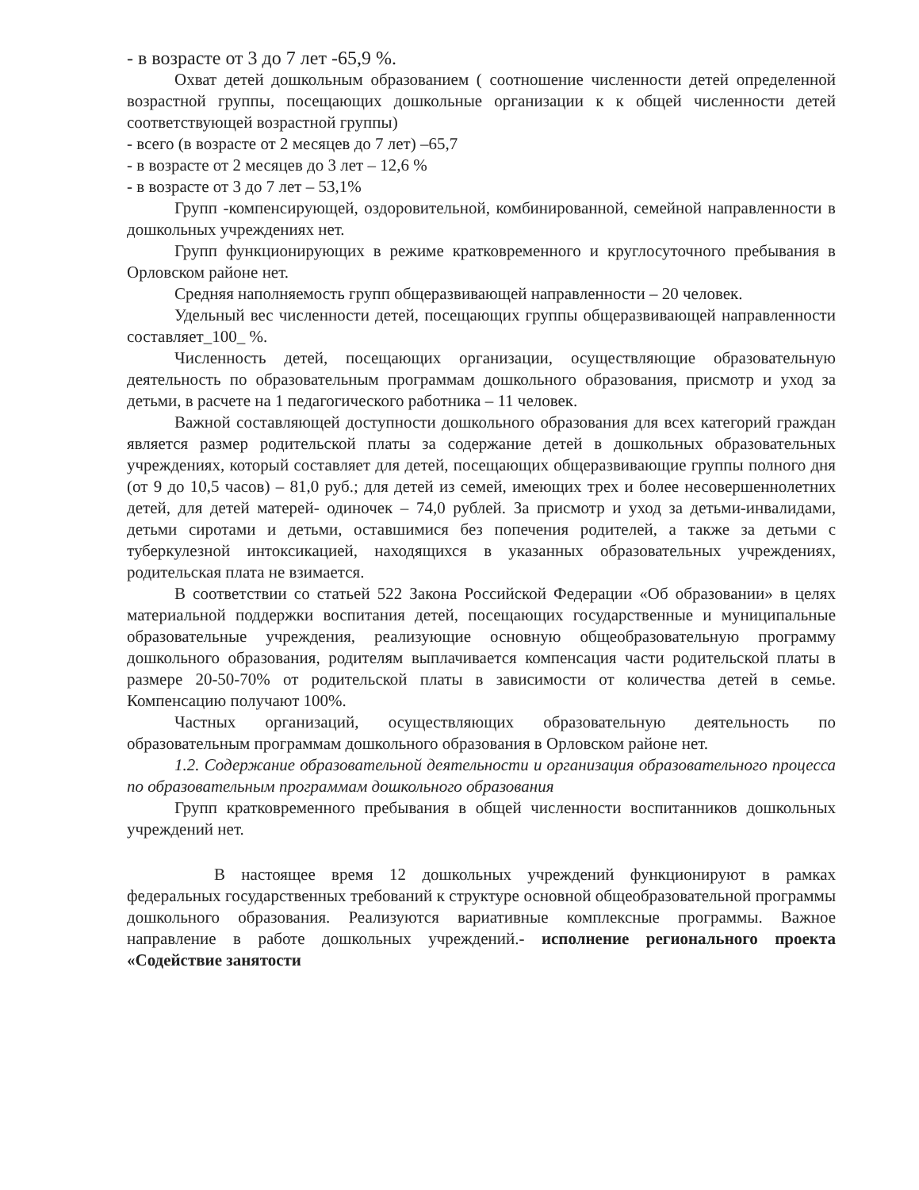- в возрасте от 3 до 7 лет -65,9 %.
Охват детей дошкольным образованием ( соотношение численности детей определенной возрастной группы, посещающих дошкольные организации к к общей численности детей соответствующей возрастной группы)
- всего (в возрасте от 2 месяцев до 7 лет) –65,7
- в возрасте от 2 месяцев до 3 лет – 12,6 %
- в возрасте от 3 до 7 лет – 53,1%
Групп -компенсирующей, оздоровительной, комбинированной, семейной направленности в дошкольных учреждениях нет.
Групп функционирующих в режиме кратковременного и круглосуточного пребывания в Орловском районе нет.
Средняя наполняемость групп общеразвивающей направленности – 20 человек.
Удельный вес численности детей, посещающих группы общеразвивающей направленности составляет_100_ %.
Численность детей, посещающих организации, осуществляющие образовательную деятельность по образовательным программам дошкольного образования, присмотр и уход за детьми, в расчете на 1 педагогического работника – 11 человек.
Важной составляющей доступности дошкольного образования для всех категорий граждан является размер родительской платы за содержание детей в дошкольных образовательных учреждениях, который составляет для детей, посещающих общеразвивающие группы полного дня (от 9 до 10,5 часов) – 81,0 руб.; для детей из семей, имеющих трех и более несовершеннолетних детей, для детей матерей- одиночек – 74,0 рублей. За присмотр и уход за детьми-инвалидами, детьми сиротами и детьми, оставшимися без попечения родителей, а также за детьми с туберкулезной интоксикацией, находящихся в указанных образовательных учреждениях, родительская плата не взимается.
В соответствии со статьей 522 Закона Российской Федерации «Об образовании» в целях материальной поддержки воспитания детей, посещающих государственные и муниципальные образовательные учреждения, реализующие основную общеобразовательную программу дошкольного образования, родителям выплачивается компенсация части родительской платы в размере 20-50-70% от родительской платы в зависимости от количества детей в семье. Компенсацию получают 100%.
Частных организаций, осуществляющих образовательную деятельность по образовательным программам дошкольного образования в Орловском районе нет.
1.2. Содержание образовательной деятельности и организация образовательного процесса по образовательным программам дошкольного образования
Групп кратковременного пребывания в общей численности воспитанников дошкольных учреждений нет.
В настоящее время 12 дошкольных учреждений функционируют в рамках федеральных государственных требований к структуре основной общеобразовательной программы дошкольного образования. Реализуются вариативные комплексные программы. Важное направление в работе дошкольных учреждений.- исполнение регионального проекта «Содействие занятости